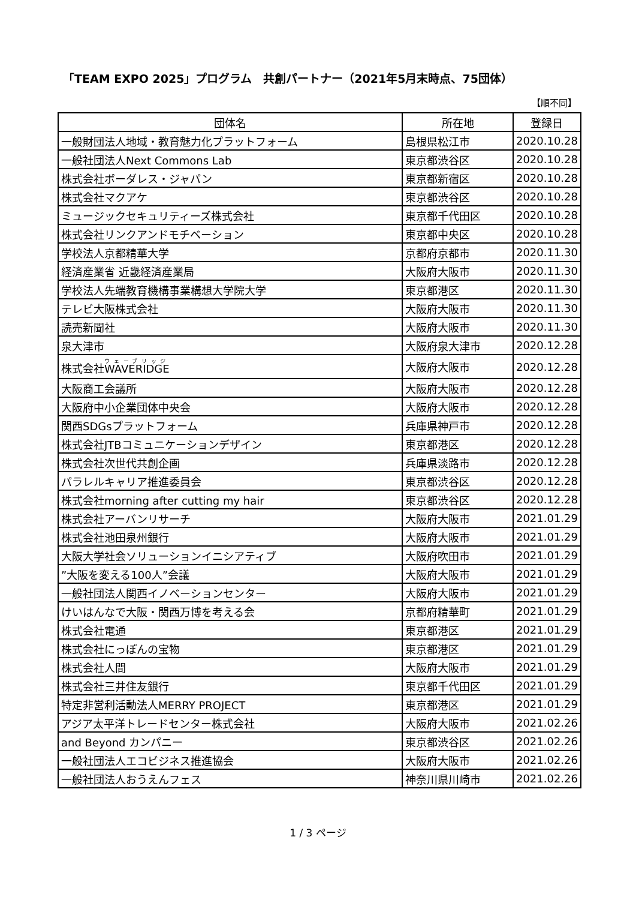「TEAM EXPO 2025」プログラム　共創パートナー（2021年5月末時点、75団体）
【順不同】
| 団体名 | 所在地 | 登録日 |
| --- | --- | --- |
| 一般財団法人地域・教育魅力化プラットフォーム | 島根県松江市 | 2020.10.28 |
| 一般社団法人Next Commons Lab | 東京都渋谷区 | 2020.10.28 |
| 株式会社ボーダレス・ジャパン | 東京都新宿区 | 2020.10.28 |
| 株式会社マクアケ | 東京都渋谷区 | 2020.10.28 |
| ミュージックセキュリティーズ株式会社 | 東京都千代田区 | 2020.10.28 |
| 株式会社リンクアンドモチベーション | 東京都中央区 | 2020.10.28 |
| 学校法人京都精華大学 | 京都府京都市 | 2020.11.30 |
| 経済産業省 近畿経済産業局 | 大阪府大阪市 | 2020.11.30 |
| 学校法人先端教育機構事業構想大学院大学 | 東京都港区 | 2020.11.30 |
| テレビ大阪株式会社 | 大阪府大阪市 | 2020.11.30 |
| 読売新聞社 | 大阪府大阪市 | 2020.11.30 |
| 泉大津市 | 大阪府泉大津市 | 2020.12.28 |
| 株式会社 WAVERIDGE | 大阪府大阪市 | 2020.12.28 |
| 大阪商工会議所 | 大阪府大阪市 | 2020.12.28 |
| 大阪府中小企業団体中央会 | 大阪府大阪市 | 2020.12.28 |
| 関西SDGsプラットフォーム | 兵庫県神戸市 | 2020.12.28 |
| 株式会社JTBコミュニケーションデザイン | 東京都港区 | 2020.12.28 |
| 株式会社次世代共創企画 | 兵庫県淡路市 | 2020.12.28 |
| パラレルキャリア推進委員会 | 東京都渋谷区 | 2020.12.28 |
| 株式会社morning after cutting my hair | 東京都渋谷区 | 2020.12.28 |
| 株式会社アーバンリサーチ | 大阪府大阪市 | 2021.01.29 |
| 株式会社池田泉州銀行 | 大阪府大阪市 | 2021.01.29 |
| 大阪大学社会ソリューションイニシアティブ | 大阪府吹田市 | 2021.01.29 |
| ”大阪を変える100人”会議 | 大阪府大阪市 | 2021.01.29 |
| 一般社団法人関西イノベーションセンター | 大阪府大阪市 | 2021.01.29 |
| けいはんなで大阪・関西万博を考える会 | 京都府精華町 | 2021.01.29 |
| 株式会社電通 | 東京都港区 | 2021.01.29 |
| 株式会社にっぽんの宝物 | 東京都港区 | 2021.01.29 |
| 株式会社人間 | 大阪府大阪市 | 2021.01.29 |
| 株式会社三井住友銀行 | 東京都千代田区 | 2021.01.29 |
| 特定非営利活動法人MERRY PROJECT | 東京都港区 | 2021.01.29 |
| アジア太平洋トレードセンター株式会社 | 大阪府大阪市 | 2021.02.26 |
| and Beyond カンパニー | 東京都渋谷区 | 2021.02.26 |
| 一般社団法人エコビジネス推進協会 | 大阪府大阪市 | 2021.02.26 |
| 一般社団法人おうえんフェス | 神奈川県川崎市 | 2021.02.26 |
1 / 3 ページ